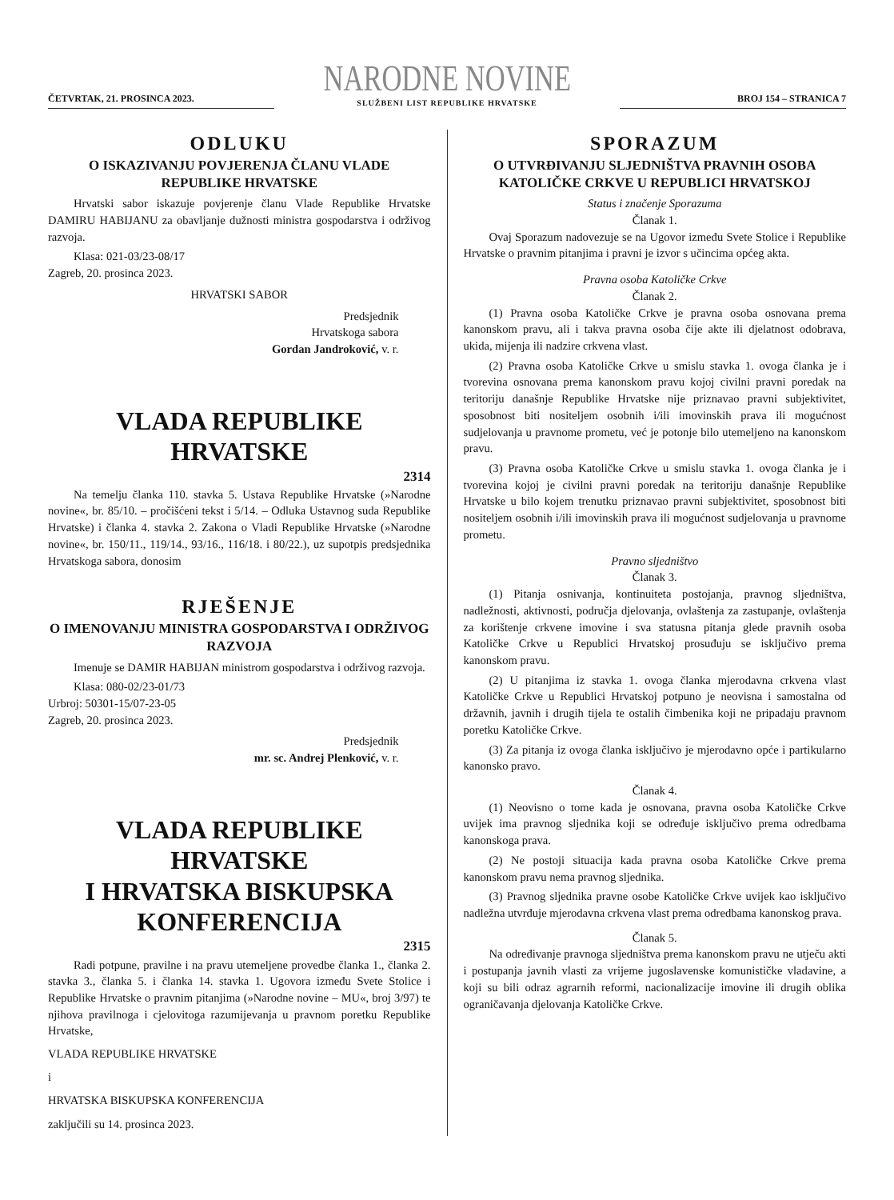ČETVRTAK, 21. PROSINCA 2023.
NARODNE NOVINE
SLUŽBENI LIST REPUBLIKE HRVATSKE
BROJ 154 – STRANICA 7
ODLUKU
O ISKAZIVANJU POVJERENJA ČLANU VLADE REPUBLIKE HRVATSKE
Hrvatski sabor iskazuje povjerenje članu Vlade Republike Hrvatske DAMIRU HABIJANU za obavljanje dužnosti ministra gospodarstva i održivog razvoja.
Klasa: 021-03/23-08/17
Zagreb, 20. prosinca 2023.
HRVATSKI SABOR
Predsjednik
Hrvatskoga sabora
Gordan Jandroković, v. r.
VLADA REPUBLIKE HRVATSKE
2314
Na temelju članka 110. stavka 5. Ustava Republike Hrvatske (»Narodne novine«, br. 85/10. – pročišćeni tekst i 5/14. – Odluka Ustavnog suda Republike Hrvatske) i članka 4. stavka 2. Zakona o Vladi Republike Hrvatske (»Narodne novine«, br. 150/11., 119/14., 93/16., 116/18. i 80/22.), uz supotpis predsjednika Hrvatskoga sabora, donosim
RJEŠENJE
O IMENOVANJU MINISTRA GOSPODARSTVA I ODRŽIVOG RAZVOJA
Imenuje se DAMIR HABIJAN ministrom gospodarstva i održivog razvoja.
Klasa: 080-02/23-01/73
Urbroj: 50301-15/07-23-05
Zagreb, 20. prosinca 2023.
Predsjednik
mr. sc. Andrej Plenković, v. r.
VLADA REPUBLIKE HRVATSKE
I HRVATSKA BISKUPSKA
KONFERENCIJA
2315
Radi potpune, pravilne i na pravu utemeljene provedbe članka 1., članka 2. stavka 3., članka 5. i članka 14. stavka 1. Ugovora između Svete Stolice i Republike Hrvatske o pravnim pitanjima (»Narodne novine – MU«, broj 3/97) te njihova pravilnoga i cjelovitoga razumijevanja u pravnom poretku Republike Hrvatske,
VLADA REPUBLIKE HRVATSKE
i
HRVATSKA BISKUPSKA KONFERENCIJA
zaključili su 14. prosinca 2023.
SPORAZUM
O UTVRĐIVANJU SLJEDNIŠTVA PRAVNIH OSOBA KATOLIČKE CRKVE U REPUBLICI HRVATSKOJ
Status i značenje Sporazuma
Članak 1.
Ovaj Sporazum nadovezuje se na Ugovor između Svete Stolice i Republike Hrvatske o pravnim pitanjima i pravni je izvor s učincima općeg akta.
Pravna osoba Katoličke Crkve
Članak 2.
(1) Pravna osoba Katoličke Crkve je pravna osoba osnovana prema kanonskom pravu, ali i takva pravna osoba čije akte ili djelatnost odobrava, ukida, mijenja ili nadzire crkvena vlast.
(2) Pravna osoba Katoličke Crkve u smislu stavka 1. ovoga članka je i tvorevina osnovana prema kanonskom pravu kojoj civilni pravni poredak na teritoriju današnje Republike Hrvatske nije priznavao pravni subjektivitet, sposobnost biti nositeljem osobnih i/ili imovinskih prava ili mogućnost sudjelovanja u pravnome prometu, već je potonje bilo utemeljeno na kanonskom pravu.
(3) Pravna osoba Katoličke Crkve u smislu stavka 1. ovoga članka je i tvorevina kojoj je civilni pravni poredak na teritoriju današnje Republike Hrvatske u bilo kojem trenutku priznavao pravni subjektivitet, sposobnost biti nositeljem osobnih i/ili imovinskih prava ili mogućnost sudjelovanja u pravnome prometu.
Pravno sljedništvo
Članak 3.
(1) Pitanja osnivanja, kontinuiteta postojanja, pravnog sljedništva, nadležnosti, aktivnosti, područja djelovanja, ovlaštenja za zastupanje, ovlaštenja za korištenje crkvene imovine i sva statusna pitanja glede pravnih osoba Katoličke Crkve u Republici Hrvatskoj prosuđuju se isključivo prema kanonskom pravu.
(2) U pitanjima iz stavka 1. ovoga članka mjerodavna crkvena vlast Katoličke Crkve u Republici Hrvatskoj potpuno je neovisna i samostalna od državnih, javnih i drugih tijela te ostalih čimbenika koji ne pripadaju pravnom poretku Katoličke Crkve.
(3) Za pitanja iz ovoga članka isključivo je mjerodavno opće i partikularno kanonsko pravo.
Članak 4.
(1) Neovisno o tome kada je osnovana, pravna osoba Katoličke Crkve uvijek ima pravnog sljednika koji se određuje isključivo prema odredbama kanonskoga prava.
(2) Ne postoji situacija kada pravna osoba Katoličke Crkve prema kanonskom pravu nema pravnog sljednika.
(3) Pravnog sljednika pravne osobe Katoličke Crkve uvijek kao isključivo nadležna utvrđuje mjerodavna crkvena vlast prema odredbama kanonskog prava.
Članak 5.
Na određivanje pravnoga sljedništva prema kanonskom pravu ne utječu akti i postupanja javnih vlasti za vrijeme jugoslavenske komunističke vladavine, a koji su bili odraz agrarnih reformi, nacionalizacije imovine ili drugih oblika ograničavanja djelovanja Katoličke Crkve.